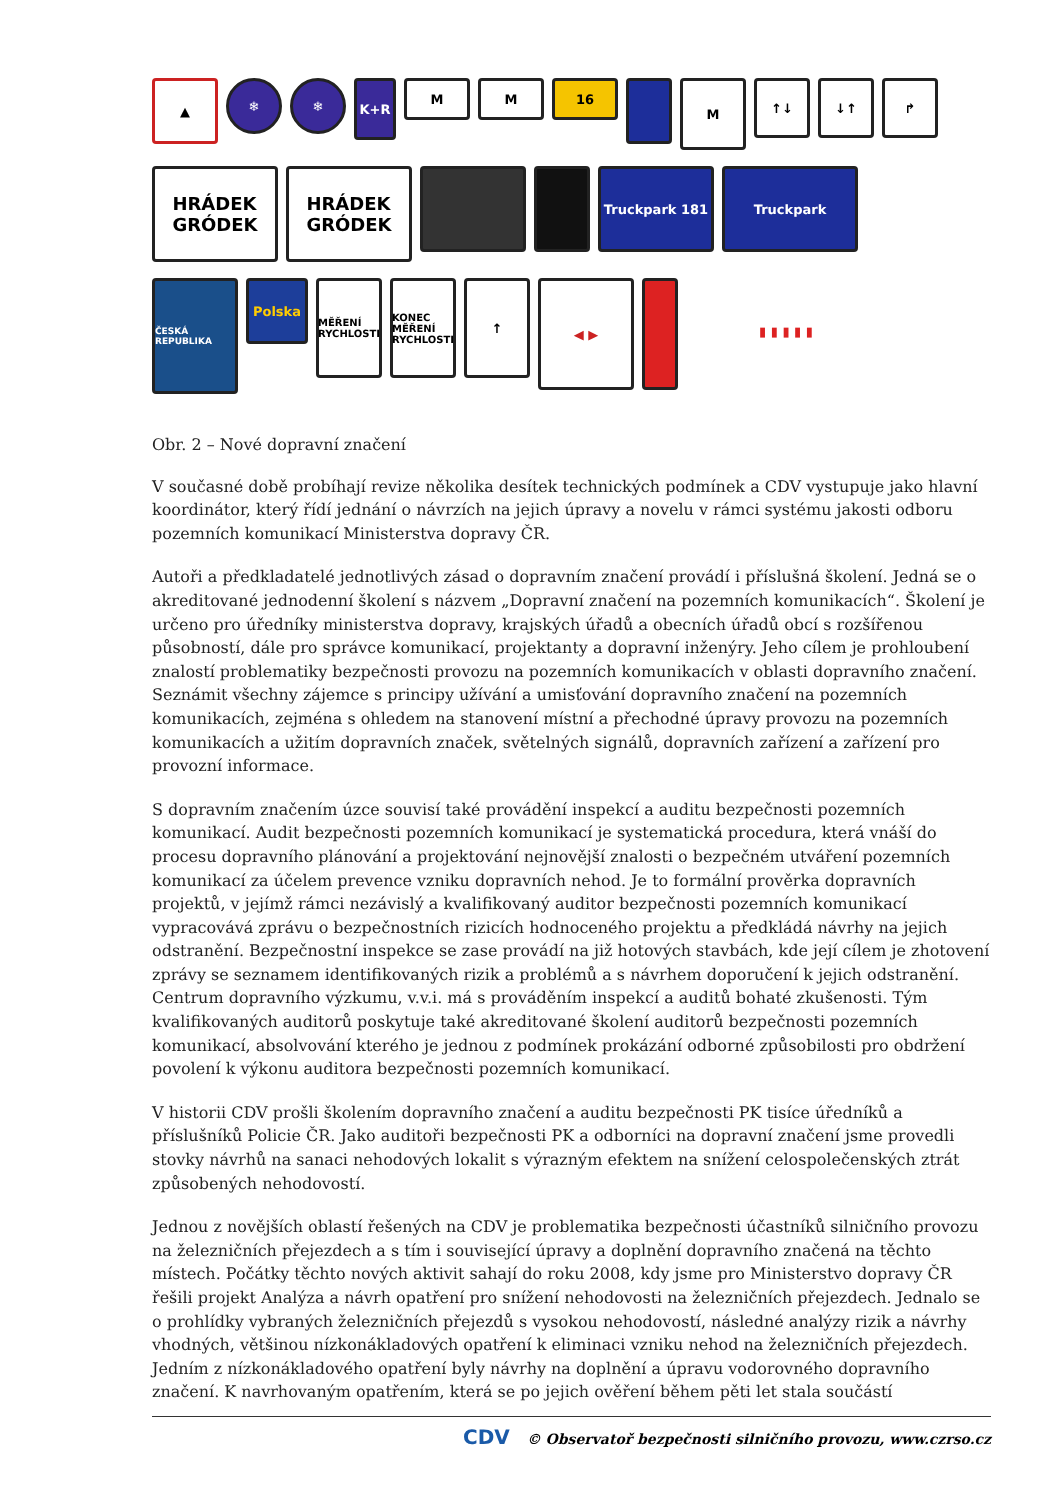▲
❄
❄
K+R
M
M
16
M
↑↓
↓↑
↱
HRÁDEK
GRÓDEK
HRÁDEK
GRÓDEK
Truckpark 181
Truckpark
ČESKÁ REPUBLIKA
Polska
MĚŘENÍ RYCHLOSTI
KONEC MĚŘENÍ RYCHLOSTI
↑
◀ ▶
▮ ▮ ▮ ▮ ▮
Obr. 2 – Nové dopravní značení
V současné době probíhají revize několika desítek technických podmínek a CDV vystupuje jako hlavní koordinátor, který řídí jednání o návrzích na jejich úpravy a novelu v rámci systému jakosti odboru pozemních komunikací Ministerstva dopravy ČR.
Autoři a předkladatelé jednotlivých zásad o dopravním značení provádí i příslušná školení. Jedná se o akreditované jednodenní školení s názvem „Dopravní značení na pozemních komunikacích“. Školení je určeno pro úředníky ministerstva dopravy, krajských úřadů a obecních úřadů obcí s rozšířenou působností, dále pro správce komunikací, projektanty a dopravní inženýry. Jeho cílem je prohloubení znalostí problematiky bezpečnosti provozu na pozemních komunikacích v oblasti dopravního značení. Seznámit všechny zájemce s principy užívání a umisťování dopravního značení na pozemních komunikacích, zejména s ohledem na stanovení místní a přechodné úpravy provozu na pozemních komunikacích a užitím dopravních značek, světelných signálů, dopravních zařízení a zařízení pro provozní informace.
S dopravním značením úzce souvisí také provádění inspekcí a auditu bezpečnosti pozemních komunikací. Audit bezpečnosti pozemních komunikací je systematická procedura, která vnáší do procesu dopravního plánování a projektování nejnovější znalosti o bezpečném utváření pozemních komunikací za účelem prevence vzniku dopravních nehod. Je to formální prověrka dopravních projektů, v jejímž rámci nezávislý a kvalifikovaný auditor bezpečnosti pozemních komunikací vypracovává zprávu o bezpečnostních rizicích hodnoceného projektu a předkládá návrhy na jejich odstranění. Bezpečnostní inspekce se zase provádí na již hotových stavbách, kde její cílem je zhotovení zprávy se seznamem identifikovaných rizik a problémů a s návrhem doporučení k jejich odstranění. Centrum dopravního výzkumu, v.v.i. má s prováděním inspekcí a auditů bohaté zkušenosti. Tým kvalifikovaných auditorů poskytuje také akreditované školení auditorů bezpečnosti pozemních komunikací, absolvování kterého je jednou z podmínek prokázání odborné způsobilosti pro obdržení povolení k výkonu auditora bezpečnosti pozemních komunikací.
V historii CDV prošli školením dopravního značení a auditu bezpečnosti PK tisíce úředníků a příslušníků Policie ČR. Jako auditoři bezpečnosti PK a odborníci na dopravní značení jsme provedli stovky návrhů na sanaci nehodových lokalit s výrazným efektem na snížení celospolečenských ztrát způsobených nehodovostí.
Jednou z novějších oblastí řešených na CDV je problematika bezpečnosti účastníků silničního provozu na železničních přejezdech a s tím i související úpravy a doplnění dopravního značená na těchto místech. Počátky těchto nových aktivit sahají do roku 2008, kdy jsme pro Ministerstvo dopravy ČR řešili projekt Analýza a návrh opatření pro snížení nehodovosti na železničních přejezdech. Jednalo se o prohlídky vybraných železničních přejezdů s vysokou nehodovostí, následné analýzy rizik a návrhy vhodných, většinou nízkonákladových opatření k eliminaci vzniku nehod na železničních přejezdech. Jedním z nízkonákladového opatření byly návrhy na doplnění a úpravu vodorovného dopravního značení. K navrhovaným opatřením, která se po jejich ověření během pěti let stala součástí
CDV © Observatoř bezpečnosti silničního provozu, www.czrso.cz